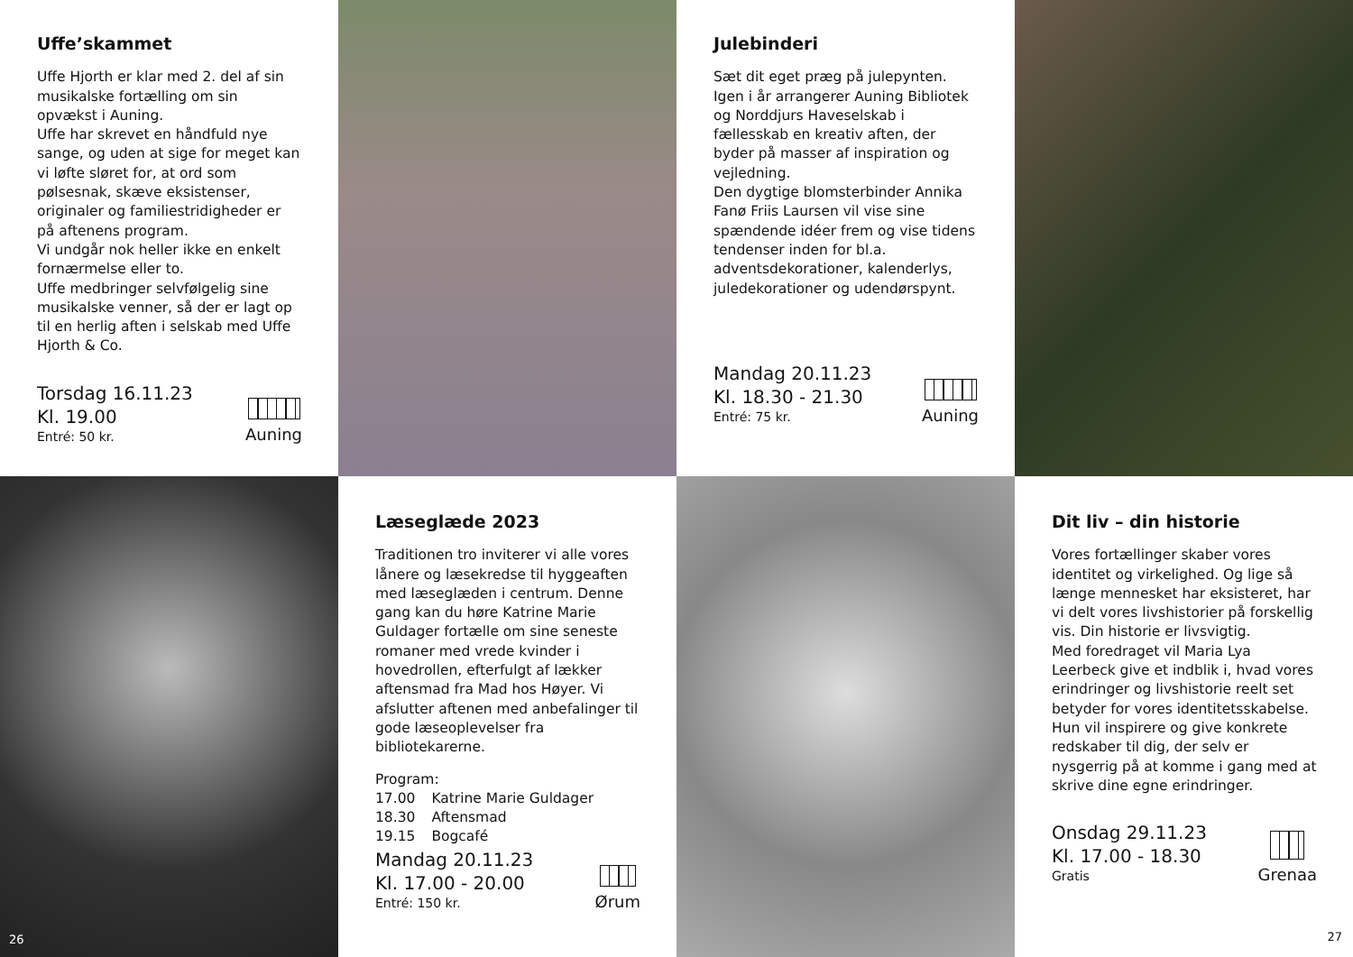Uffe’skammet
Uffe Hjorth er klar med 2. del af sin musikalske fortælling om sin opvækst i Auning.
Uffe har skrevet en håndfuld nye sange, og uden at sige for meget kan vi løfte sløret for, at ord som pølsesnak, skæve eksistenser, originaler og familiestridigheder er på aftenens program.
Vi undgår nok heller ikke en enkelt fornærmelse eller to.
Uffe medbringer selvfølgelig sine musikalske venner, så der er lagt op til en herlig aften i selskab med Uffe Hjorth & Co.
Torsdag 16.11.23
Kl. 19.00
Entré: 50 kr.
Auning
Julebinderi
Sæt dit eget præg på julepynten. Igen i år arrangerer Auning Bibliotek og Norddjurs Haveselskab i fællesskab en kreativ aften, der byder på masser af inspiration og vejledning.
Den dygtige blomsterbinder Annika Fanø Friis Laursen vil vise sine spændende idéer frem og vise tidens tendenser inden for bl.a. adventsdekorationer, kalenderlys, juledekorationer og udendørspynt.
Mandag 20.11.23
Kl. 18.30 - 21.30
Entré: 75 kr.
Auning
26
Læseglæde 2023
Traditionen tro inviterer vi alle vores lånere og læsekredse til hyggeaften med læseglæden i centrum. Denne gang kan du høre Katrine Marie Guldager fortælle om sine seneste romaner med vrede kvinder i hovedrollen, efterfulgt af lækker aftensmad fra Mad hos Høyer. Vi afslutter aftenen med anbefalinger til gode læseoplevelser fra bibliotekarerne.
Program:
| 17.00 | Katrine Marie Guldager |
| 18.30 | Aftensmad |
| 19.15 | Bogcafé |
Mandag 20.11.23
Kl. 17.00 - 20.00
Entré: 150 kr.
Ørum
Dit liv – din historie
Vores fortællinger skaber vores identitet og virkelighed. Og lige så længe mennesket har eksisteret, har vi delt vores livshistorier på forskellig vis. Din historie er livsvigtig.
Med foredraget vil Maria Lya Leerbeck give et indblik i, hvad vores erindringer og livshistorie reelt set betyder for vores identitetsskabelse. Hun vil inspirere og give konkrete redskaber til dig, der selv er nysgerrig på at komme i gang med at skrive dine egne erindringer.
Onsdag 29.11.23
Kl. 17.00 - 18.30
Gratis
Grenaa
27